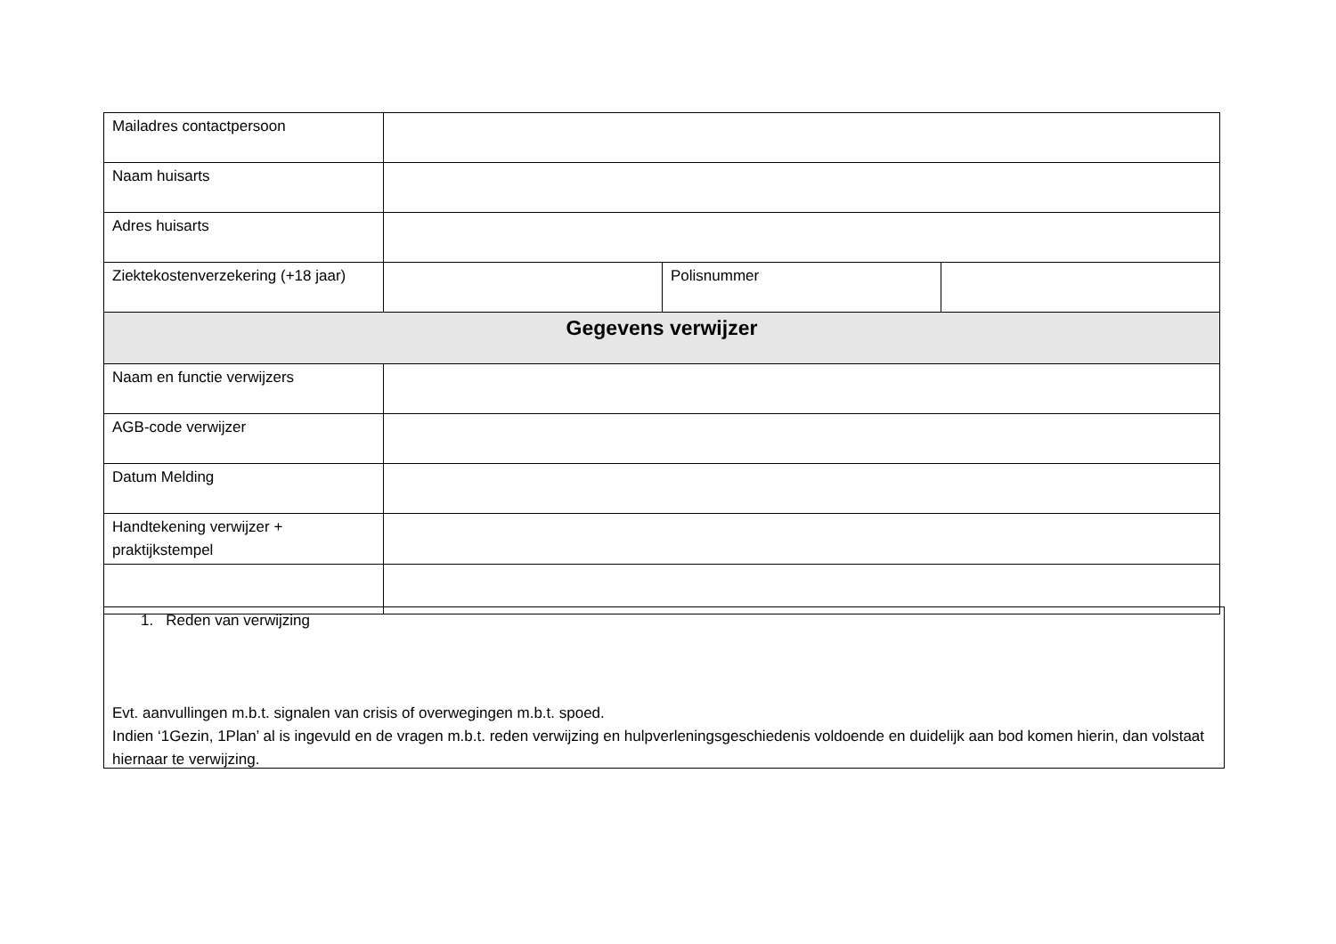| Mailadres contactpersoon | | | |
| Naam huisarts | | | |
| Adres huisarts | | | |
| Ziektekostenverzekering (+18 jaar) | | Polisnummer | |
| Gegevens verwijzer | | | |
| Naam en functie verwijzers | | | |
| AGB-code verwijzer | | | |
| Datum Melding | | | |
| Handtekening verwijzer + praktijkstempel | | | |
1. Reden van verwijzing
Evt. aanvullingen m.b.t. signalen van crisis of overwegingen m.b.t. spoed.
Indien ‘1Gezin, 1Plan’ al is ingevuld en de vragen m.b.t. reden verwijzing en hulpverleningsgeschiedenis voldoende en duidelijk aan bod komen hierin, dan volstaat hiernaar te verwijzing.